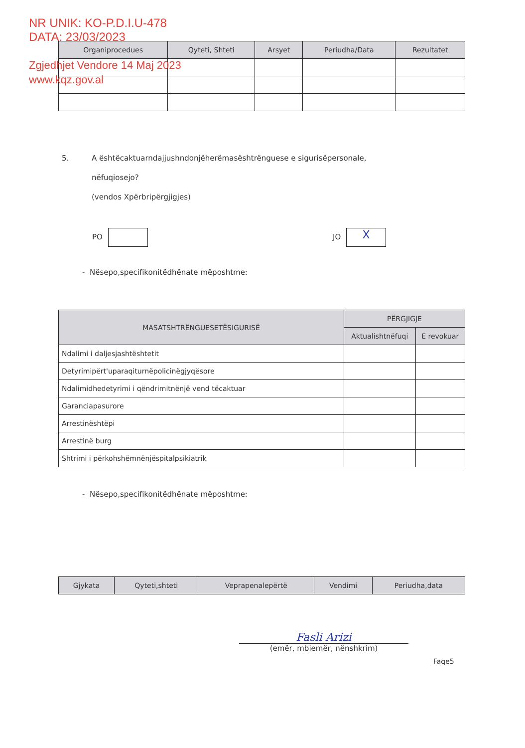NR UNIK: KO-P.D.I.U-478
DATA: 23/03/2023
Zgjedhjet Vendore 14 Maj 2023
www.kqz.gov.al
| Organiprocedues | Qyteti, Shteti | Arsyet | Periudha/Data | Rezultatet |
| --- | --- | --- | --- | --- |
5. A ështëcaktuarndajjushndonjëherëmasështrënguese e sigurisëpersonale,
nëfuqiosejo?
(vendos Xpërbripërgjigjes)
PO JO X
- Nësepo,specifikonitëdhënate mëposhtme:
| MASATSHTRËNGUESETËSIGURISË | PËRGJIGJE | |
| --- | --- | --- |
| | Aktualishtnëfuqi | E revokuar |
| Ndalimi i daljesjashtështetit | | |
| Detyrimipërt'uparaqiturnëpolicinëgjyqësore | | |
| Ndalimidhedetyrimi i qëndrimitnënjë vend tëcaktuar | | |
| Garanciapasurore | | |
| Arrestinështëpi | | |
| Arrestinë burg | | |
| Shtrimi i përkohshëmnënjëspitalpsikiatrik | | |
- Nësepo,specifikonitëdhënate mëposhtme:
| Gjykata | Qyteti,shteti | Veprapenalepërtë | Vendimi | Periudha,data |
| --- | --- | --- | --- | --- |
Fasli Arizi
(emër, mbiemër, nënshkrim)
Faqe5